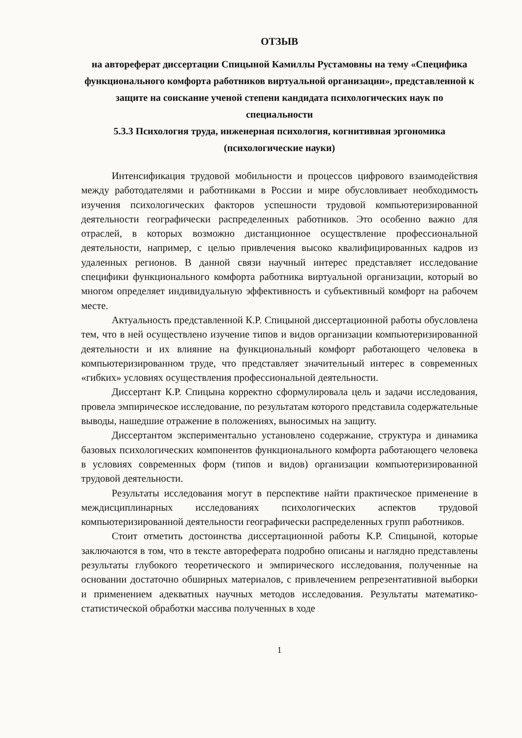ОТЗЫВ
на автореферат диссертации Спицыной Камиллы Рустамовны на тему «Специфика функционального комфорта работников виртуальной организации», представленной к защите на соискание ученой степени кандидата психологических наук по специальности
5.3.3 Психология труда, инженерная психология, когнитивная эргономика (психологические науки)
Интенсификация трудовой мобильности и процессов цифрового взаимодействия между работодателями и работниками в России и мире обусловливает необходимость изучения психологических факторов успешности трудовой компьютеризированной деятельности географически распределенных работников. Это особенно важно для отраслей, в которых возможно дистанционное осуществление профессиональной деятельности, например, с целью привлечения высоко квалифицированных кадров из удаленных регионов. В данной связи научный интерес представляет исследование специфики функционального комфорта работника виртуальной организации, который во многом определяет индивидуальную эффективность и субъективный комфорт на рабочем месте.
Актуальность представленной К.Р. Спицыной диссертационной работы обусловлена тем, что в ней осуществлено изучение типов и видов организации компьютеризированной деятельности и их влияние на функциональный комфорт работающего человека в компьютеризированном труде, что представляет значительный интерес в современных «гибких» условиях осуществления профессиональной деятельности.
Диссертант К.Р. Спицына корректно сформулировала цель и задачи исследования, провела эмпирическое исследование, по результатам которого представила содержательные выводы, нашедшие отражение в положениях, выносимых на защиту.
Диссертантом экспериментально установлено содержание, структура и динамика базовых психологических компонентов функционального комфорта работающего человека в условиях современных форм (типов и видов) организации компьютеризированной трудовой деятельности.
Результаты исследования могут в перспективе найти практическое применение в междисциплинарных исследованиях психологических аспектов трудовой компьютеризированной деятельности географически распределенных групп работников.
Стоит отметить достоинства диссертационной работы К.Р. Спицыной, которые заключаются в том, что в тексте автореферата подробно описаны и наглядно представлены результаты глубокого теоретического и эмпирического исследования, полученные на основании достаточно обширных материалов, с привлечением репрезентативной выборки и применением адекватных научных методов исследования. Результаты математико-статистической обработки массива полученных в ходе
1